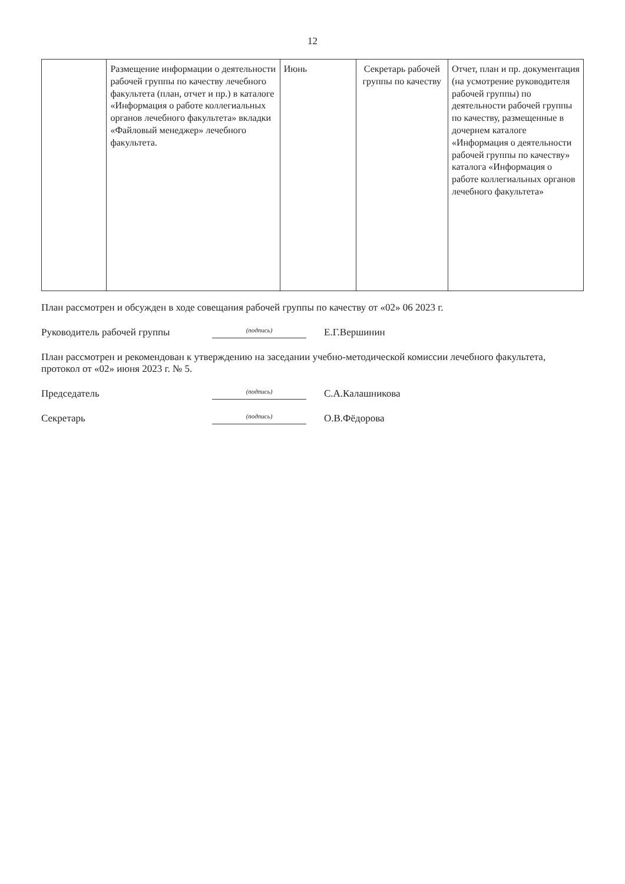12
| | Размещение информации о деятельности рабочей группы по качеству лечебного факультета (план, отчет и пр.) в каталоге «Информация о работе коллегиальных органов лечебного факультета» вкладки «Файловый менеджер» лечебного факультета. | Июнь | Секретарь рабочей группы по качеству | Отчет, план и пр. документация (на усмотрение руководителя рабочей группы) по деятельности рабочей группы по качеству, размещенные в дочернем каталоге «Информация о деятельности рабочей группы по качеству» каталога «Информация о работе коллегиальных органов лечебного факультета» |
План рассмотрен и обсужден в ходе совещания рабочей группы по качеству от «02» 06 2023 г.
Руководитель рабочей группы (подпись) Е.Г.Вершинин
План рассмотрен и рекомендован к утверждению на заседании учебно-методической комиссии лечебного факультета, протокол от «02» июня 2023 г. № 5.
Председатель (подпись) С.А.Калашникова
Секретарь (подпись) О.В.Фёдорова